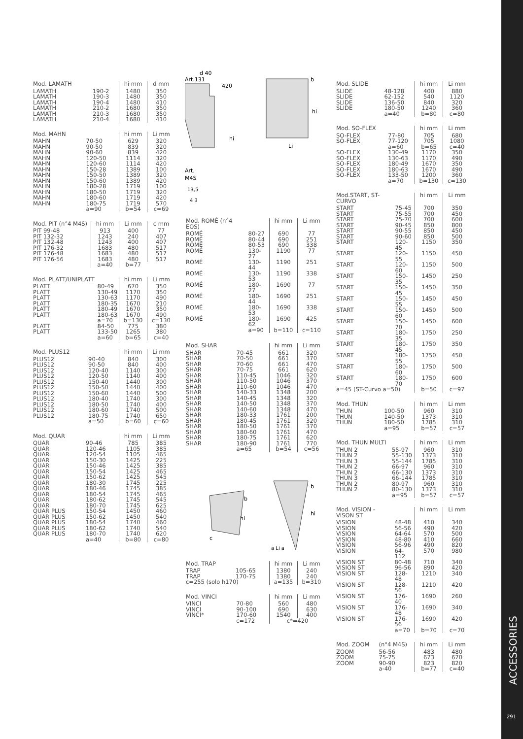| Mod. LAMATH | | hi mm | d mm |
| --- | --- | --- | --- |
| LAMATH | 190-2 | 1480 | 350 |
| LAMATH | 190-3 | 1480 | 350 |
| LAMATH | 190-4 | 1480 | 410 |
| LAMATH | 210-2 | 1680 | 350 |
| LAMATH | 210-3 | 1680 | 350 |
| LAMATH | 210-4 | 1680 | 410 |
| Mod. MAHN | | hi mm | Li mm |
| --- | --- | --- | --- |
| MAHN | 70-50 | 629 | 320 |
| MAHN | 90-50 | 839 | 320 |
| MAHN | 90-60 | 839 | 420 |
| MAHN | 120-50 | 1114 | 320 |
| MAHN | 120-60 | 1114 | 420 |
| MAHN | 150-28 | 1389 | 100 |
| MAHN | 150-50 | 1389 | 320 |
| MAHN | 150-60 | 1389 | 420 |
| MAHN | 180-28 | 1719 | 100 |
| MAHN | 180-50 | 1719 | 320 |
| MAHN | 180-60 | 1719 | 420 |
| MAHN | 180-75 | 1719 | 570 |
| | a=90 | b=54 | c=69 |
| Mod. PIT (n°4 M4S) | hi mm | Li mm | c mm |
| --- | --- | --- | --- |
| PIT 99-48 | 913 | 400 | 77 |
| PIT 132-32 | 1243 | 240 | 407 |
| PIT 132-48 | 1243 | 400 | 407 |
| PIT 176-32 | 1683 | 480 | 517 |
| PIT 176-48 | 1683 | 480 | 517 |
| PIT 176-56 | 1683 | 480 | 517 |
| | a=40 | b=77 | |
| Mod. PLATT/UNIPLATT | | hi mm | Li mm |
| --- | --- | --- | --- |
| PLATT | 80-49 | 670 | 350 |
| PLATT | 130-49 | 1170 | 350 |
| PLATT | 130-63 | 1170 | 490 |
| PLATT | 180-35 | 1670 | 210 |
| PLATT | 180-49 | 1670 | 350 |
| PLATT | 180-63 | 1670 | 490 |
| | a=70 | b=130 | c=130 |
| PLATT | 84-50 | 775 | 380 |
| PLATT | 133-50 | 1265 | 380 |
| | a=60 | b=65 | c=40 |
| Mod. PLUS12 | | hi mm | Li mm |
| --- | --- | --- | --- |
| PLUS12 | 90-40 | 840 | 300 |
| PLUS12 | 90-50 | 840 | 400 |
| PLUS12 | 120-40 | 1140 | 300 |
| PLUS12 | 120-50 | 1140 | 400 |
| PLUS12 | 150-40 | 1440 | 300 |
| PLUS12 | 150-50 | 1440 | 400 |
| PLUS12 | 150-60 | 1440 | 500 |
| PLUS12 | 180-40 | 1740 | 300 |
| PLUS12 | 180-50 | 1740 | 400 |
| PLUS12 | 180-60 | 1740 | 500 |
| PLUS12 | 180-75 | 1740 | 650 |
| | a=50 | b=60 | c=60 |
| Mod. QUAR | | hi mm | Li mm |
| --- | --- | --- | --- |
| QUAR | 90-46 | 785 | 385 |
| QUAR | 120-46 | 1105 | 385 |
| QUAR | 120-54 | 1105 | 465 |
| QUAR | 150-30 | 1425 | 225 |
| QUAR | 150-46 | 1425 | 385 |
| QUAR | 150-54 | 1425 | 465 |
| QUAR | 150-62 | 1425 | 545 |
| QUAR | 180-30 | 1745 | 225 |
| QUAR | 180-46 | 1745 | 385 |
| QUAR | 180-54 | 1745 | 465 |
| QUAR | 180-62 | 1745 | 545 |
| QUAR | 180-70 | 1745 | 625 |
| QUAR PLUS | 150-54 | 1450 | 460 |
| QUAR PLUS | 150-62 | 1450 | 540 |
| QUAR PLUS | 180-54 | 1740 | 460 |
| QUAR PLUS | 180-62 | 1740 | 540 |
| QUAR PLUS | 180-70 | 1740 | 620 |
| | a=40 | b=80 | c=80 |
d 40
Art.131
420
b
hi
Li
hi
Art.
M4S
13,5
4 3
| Mod. ROMÉ (n°4 EOS) | | hi mm | Li mm |
| --- | --- | --- | --- |
| ROMÉ | 80-27 | 690 | 77 |
| ROMÉ | 80-44 | 690 | 251 |
| ROMÉ | 80-53 | 690 | 338 |
| ROMÉ | 130-27 | 1190 | 77 |
| ROMÉ | 130-44 | 1190 | 251 |
| ROMÉ | 130-53 | 1190 | 338 |
| ROMÉ | 180-27 | 1690 | 77 |
| ROMÉ | 180-44 | 1690 | 251 |
| ROMÉ | 180-53 | 1690 | 338 |
| ROMÉ | 180-62 | 1690 | 425 |
| | a=90 | b=110 | c=110 |
| Mod. SHAR | | hi mm | Li mm |
| --- | --- | --- | --- |
| SHAR | 70-45 | 661 | 320 |
| SHAR | 70-50 | 661 | 370 |
| SHAR | 70-60 | 661 | 470 |
| SHAR | 70-75 | 661 | 620 |
| SHAR | 110-45 | 1046 | 320 |
| SHAR | 110-50 | 1046 | 370 |
| SHAR | 110-60 | 1046 | 470 |
| SHAR | 140-33 | 1348 | 200 |
| SHAR | 140-45 | 1348 | 320 |
| SHAR | 140-50 | 1348 | 370 |
| SHAR | 140-60 | 1348 | 470 |
| SHAR | 180-33 | 1761 | 200 |
| SHAR | 180-45 | 1761 | 320 |
| SHAR | 180-50 | 1761 | 370 |
| SHAR | 180-60 | 1761 | 470 |
| SHAR | 180-75 | 1761 | 620 |
| SHAR | 180-90 | 1761 | 770 |
| | a=65 | b=54 | c=56 |
b
hi
c
b
hi
a Li a
| Mod. TRAP | | hi mm | Li mm |
| --- | --- | --- | --- |
| TRAP | 105-65 | 1380 | 240 |
| TRAP | 170-75 | 1380 | 240 |
| c=255 (solo h170) | | a=135 | b=310 |
| Mod. VINCI | | hi mm | Li mm |
| --- | --- | --- | --- |
| VINCI | 70-80 | 560 | 480 |
| VINCI | 90-100 | 690 | 630 |
| VINCI* | 170-60 | 1540 | 400 |
| | c=172 | c*=420 | |
| Mod. SLIDE | | hi mm | Li mm |
| --- | --- | --- | --- |
| SLIDE | 48-128 | 400 | 880 |
| SLIDE | 62-152 | 540 | 1120 |
| SLIDE | 136-50 | 840 | 320 |
| SLIDE | 180-50 | 1240 | 360 |
| | a=40 | b=80 | c=80 |
| Mod. SO-FLEX | | hi mm | Li mm |
| --- | --- | --- | --- |
| SO-FLEX | 77-80 | 705 | 680 |
| SO-FLEX | 77-120 | 705 | 1080 |
| | a=60 | b=65 | c=40 |
| SO-FLEX | 130-49 | 1170 | 350 |
| SO-FLEX | 130-63 | 1170 | 490 |
| SO-FLEX | 180-49 | 1670 | 350 |
| SO-FLEX | 180-63 | 1670 | 490 |
| SO-FLEX | 133-50 | 1200 | 360 |
| | a=70 | b=130 | c=130 |
| Mod.START, ST-CURVO | | hi mm | Li mm |
| --- | --- | --- | --- |
| START | 75-45 | 700 | 350 |
| START | 75-55 | 700 | 450 |
| START | 75-70 | 700 | 600 |
| START | 90-45 | 850 | 800 |
| START | 90-55 | 850 | 450 |
| START | 90-60 | 850 | 500 |
| START | 120-45 | 1150 | 350 |
| START | 120-55 | 1150 | 450 |
| START | 120-60 | 1150 | 500 |
| START | 150-35 | 1450 | 250 |
| START | 150-45 | 1450 | 350 |
| START | 150-55 | 1450 | 450 |
| START | 150-60 | 1450 | 500 |
| START | 150-70 | 1450 | 600 |
| START | 180-35 | 1750 | 250 |
| START | 180-45 | 1750 | 350 |
| START | 180-55 | 1750 | 450 |
| START | 180-60 | 1750 | 500 |
| START | 180-70 | 1750 | 600 |
| a=45 (ST-Curvo a=50) | | b=50 | c=97 |
| Mod. THUN | | hi mm | Li mm |
| --- | --- | --- | --- |
| THUN | 100-50 | 960 | 310 |
| THUN | 140-50 | 1373 | 310 |
| THUN | 180-50 | 1785 | 310 |
| | a=95 | b=57 | c=57 |
| Mod. THUN MULTI | | hi mm | Li mm |
| --- | --- | --- | --- |
| THUN 2 | 55-97 | 960 | 310 |
| THUN 2 | 55-130 | 1373 | 310 |
| THUN 3 | 55-144 | 1785 | 310 |
| THUN 2 | 66-97 | 960 | 310 |
| THUN 2 | 66-130 | 1373 | 310 |
| THUN 3 | 66-144 | 1785 | 310 |
| THUN 2 | 80-97 | 960 | 310 |
| THUN 2 | 80-130 | 1373 | 310 |
| | a=95 | b=57 | c=57 |
| Mod. VISION - VISON ST | | hi mm | Li mm |
| --- | --- | --- | --- |
| VISION | 48-48 | 410 | 340 |
| VISION | 56-56 | 490 | 420 |
| VISION | 64-64 | 570 | 500 |
| VISION | 48-80 | 410 | 660 |
| VISION | 56-96 | 490 | 820 |
| VISION | 64-112 | 570 | 980 |
| VISION ST | 80-48 | 710 | 340 |
| VISION ST | 96-56 | 890 | 420 |
| VISION ST | 128-48 | 1210 | 340 |
| VISION ST | 128-56 | 1210 | 420 |
| VISION ST | 176-40 | 1690 | 260 |
| VISION ST | 176-48 | 1690 | 340 |
| VISION ST | 176-56 | 1690 | 420 |
| | a=70 | b=70 | c=70 |
| Mod. ZOOM | (n°4 M4S) | hi mm | Li mm |
| --- | --- | --- | --- |
| ZOOM | 56-56 | 483 | 480 |
| ZOOM | 75-75 | 673 | 670 |
| ZOOM | 90-90 | 823 | 820 |
| | a-40 | b=77 | c=40 |
ACCESSORIES
291